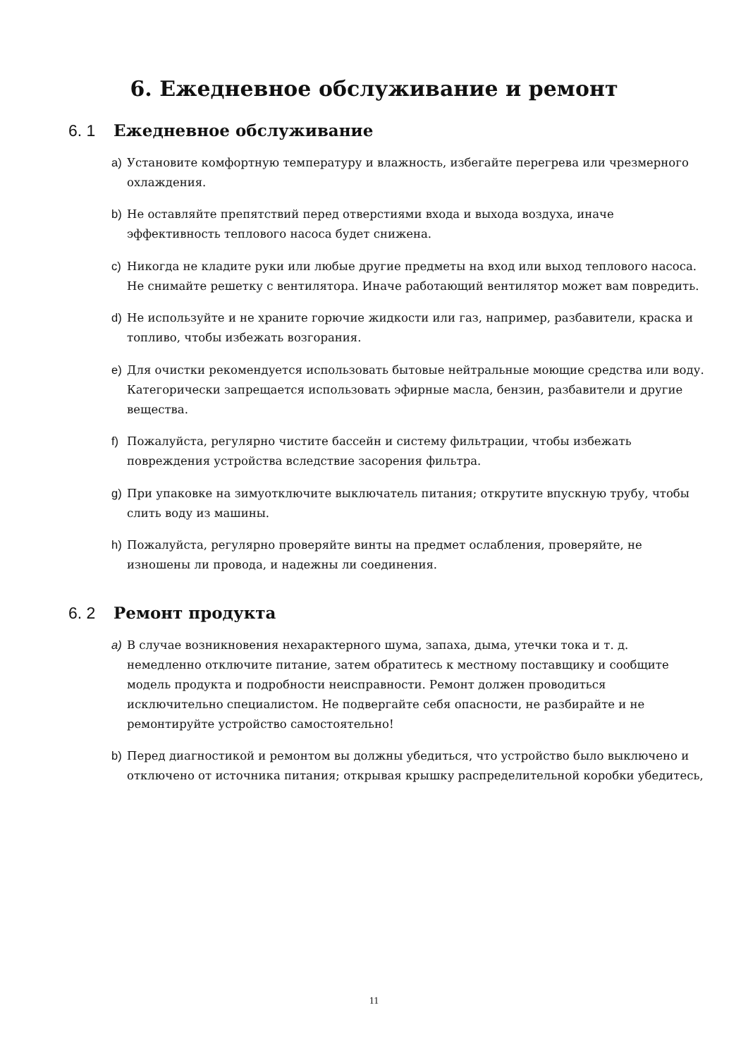6. Ежедневное обслуживание и ремонт
6. 1 Ежедневное обслуживание
a) Установите комфортную температуру и влажность, избегайте перегрева или чрезмерного охлаждения.
b) Не оставляйте препятствий перед отверстиями входа и выхода воздуха, иначе эффективность теплового насоса будет снижена.
c) Никогда не кладите руки или любые другие предметы на вход или выход теплового насоса. Не снимайте решетку с вентилятора. Иначе работающий вентилятор может вам повредить.
d) Не используйте и не храните горючие жидкости или газ, например, разбавители, краска и топливо, чтобы избежать возгорания.
e) Для очистки рекомендуется использовать бытовые нейтральные моющие средства или воду. Категорически запрещается использовать эфирные масла, бензин, разбавители и другие вещества.
f) Пожалуйста, регулярно чистите бассейн и систему фильтрации, чтобы избежать повреждения устройства вследствие засорения фильтра.
g) При упаковке на зимуотключите выключатель питания; открутите впускную трубу, чтобы слить воду из машины.
h) Пожалуйста, регулярно проверяйте винты на предмет ослабления, проверяйте, не изношены ли провода, и надежны ли соединения.
6. 2 Ремонт продукта
a) В случае возникновения нехарактерного шума, запаха, дыма, утечки тока и т. д. немедленно отключите питание, затем обратитесь к местному поставщику и сообщите модель продукта и подробности неисправности. Ремонт должен проводиться исключительно специалистом. Не подвергайте себя опасности, не разбирайте и не ремонтируйте устройство самостоятельно!
b) Перед диагностикой и ремонтом вы должны убедиться, что устройство было выключено и отключено от источника питания; открывая крышку распределительной коробки убедитесь,
11